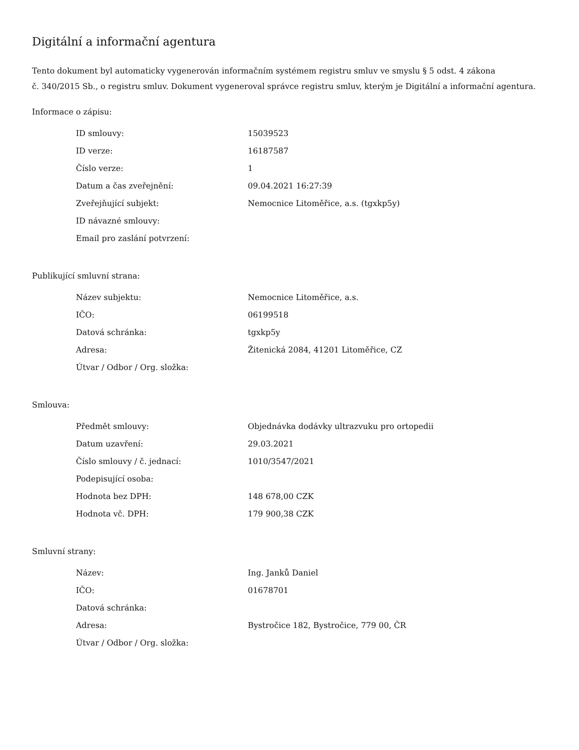Digitální a informační agentura
Tento dokument byl automaticky vygenerován informačním systémem registru smluv ve smyslu § 5 odst. 4 zákona
č. 340/2015 Sb., o registru smluv. Dokument vygeneroval správce registru smluv, kterým je Digitální a informační agentura.
Informace o zápisu:
| ID smlouvy: | 15039523 |
| ID verze: | 16187587 |
| Číslo verze: | 1 |
| Datum a čas zveřejnění: | 09.04.2021 16:27:39 |
| Zveřejňující subjekt: | Nemocnice Litoměřice, a.s. (tgxkp5y) |
| ID návazné smlouvy: | |
| Email pro zaslání potvrzení: | |
Publikující smluvní strana:
| Název subjektu: | Nemocnice Litoměřice, a.s. |
| IČO: | 06199518 |
| Datová schránka: | tgxkp5y |
| Adresa: | Žitenická 2084, 41201 Litoměřice, CZ |
| Útvar / Odbor / Org. složka: | |
Smlouva:
| Předmět smlouvy: | Objednávka dodávky ultrazvuku pro ortopedii |
| Datum uzavření: | 29.03.2021 |
| Číslo smlouvy / č. jednací: | 1010/3547/2021 |
| Podepisující osoba: | |
| Hodnota bez DPH: | 148 678,00 CZK |
| Hodnota vč. DPH: | 179 900,38 CZK |
Smluvní strany:
| Název: | Ing. Janků Daniel |
| IČO: | 01678701 |
| Datová schránka: | |
| Adresa: | Bystročice 182, Bystročice, 779 00, ČR |
| Útvar / Odbor / Org. složka: | |